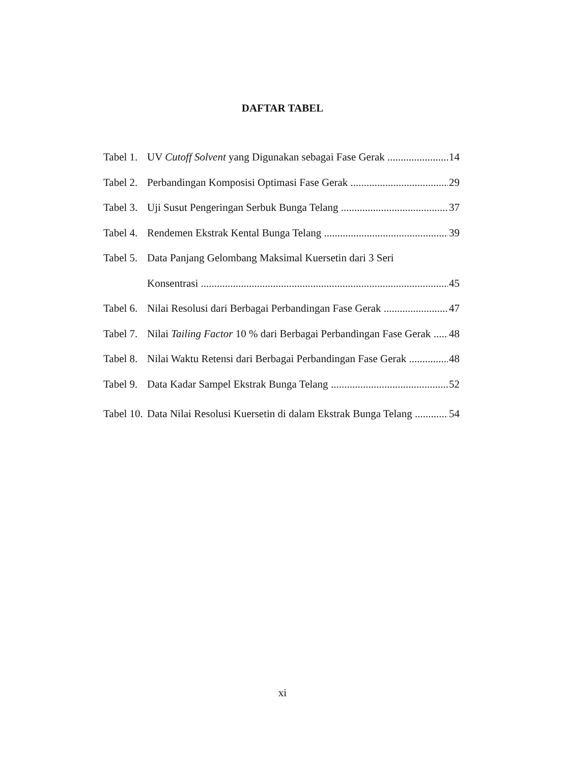DAFTAR TABEL
Tabel 1. UV Cutoff Solvent yang Digunakan sebagai Fase Gerak 14
Tabel 2. Perbandingan Komposisi Optimasi Fase Gerak 29
Tabel 3. Uji Susut Pengeringan Serbuk Bunga Telang 37
Tabel 4. Rendemen Ekstrak Kental Bunga Telang 39
Tabel 5. Data Panjang Gelombang Maksimal Kuersetin dari 3 Seri
Konsentrasi 45
Tabel 6. Nilai Resolusi dari Berbagai Perbandingan Fase Gerak 47
Tabel 7. Nilai Tailing Factor 10 % dari Berbagai Perbandingan Fase Gerak 48
Tabel 8. Nilai Waktu Retensi dari Berbagai Perbandingan Fase Gerak 48
Tabel 9. Data Kadar Sampel Ekstrak Bunga Telang 52
Tabel 10. Data Nilai Resolusi Kuersetin di dalam Ekstrak Bunga Telang 54
xi